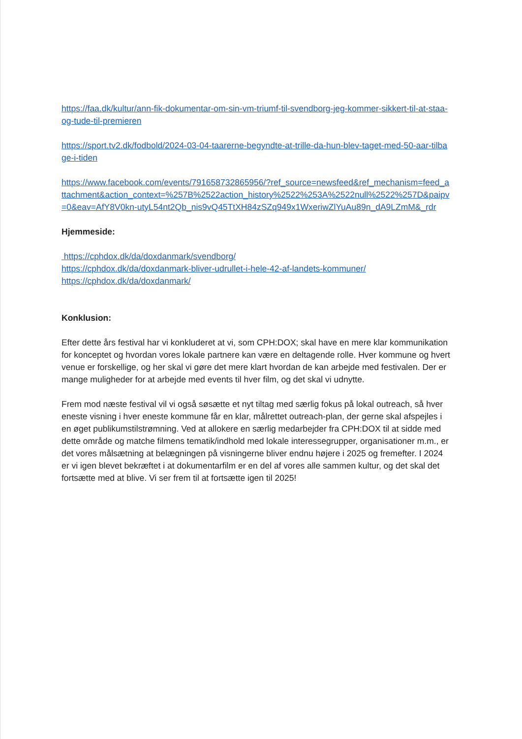https://faa.dk/kultur/ann-fik-dokumentar-om-sin-vm-triumf-til-svendborg-jeg-kommer-sikkert-til-at-staa-og-tude-til-premieren
https://sport.tv2.dk/fodbold/2024-03-04-taarerne-begyndte-at-trille-da-hun-blev-taget-med-50-aar-tilbage-i-tiden
https://www.facebook.com/events/791658732865956/?ref_source=newsfeed&ref_mechanism=feed_attachment&action_context=%257B%2522action_history%2522%253A%2522null%2522%257D&paipv=0&eav=AfY8V0kn-utyL54nt2Qb_nis9vQ45TtXH84zSZq949x1WxeriwZlYuAu89n_dA9LZmM&_rdr
Hjemmeside:
https://cphdox.dk/da/doxdanmark/svendborg/
https://cphdox.dk/da/doxdanmark-bliver-udrullet-i-hele-42-af-landets-kommuner/
https://cphdox.dk/da/doxdanmark/
Konklusion:
Efter dette års festival har vi konkluderet at vi, som CPH:DOX; skal have en mere klar kommunikation for konceptet og hvordan vores lokale partnere kan være en deltagende rolle. Hver kommune og hvert venue er forskellige, og her skal vi gøre det mere klart hvordan de kan arbejde med festivalen. Der er mange muligheder for at arbejde med events til hver film, og det skal vi udnytte.
Frem mod næste festival vil vi også søsætte et nyt tiltag med særlig fokus på lokal outreach, så hver eneste visning i hver eneste kommune får en klar, målrettet outreach-plan, der gerne skal afspejles i en øget publikumstilstrømning. Ved at allokere en særlig medarbejder fra CPH:DOX til at sidde med dette område og matche filmens tematik/indhold med lokale interessegrupper, organisationer m.m., er det vores målsætning at belægningen på visningerne bliver endnu højere i 2025 og fremefter. I 2024 er vi igen blevet bekræftet i at dokumentarfilm er en del af vores alle sammen kultur, og det skal det fortsætte med at blive. Vi ser frem til at fortsætte igen til 2025!